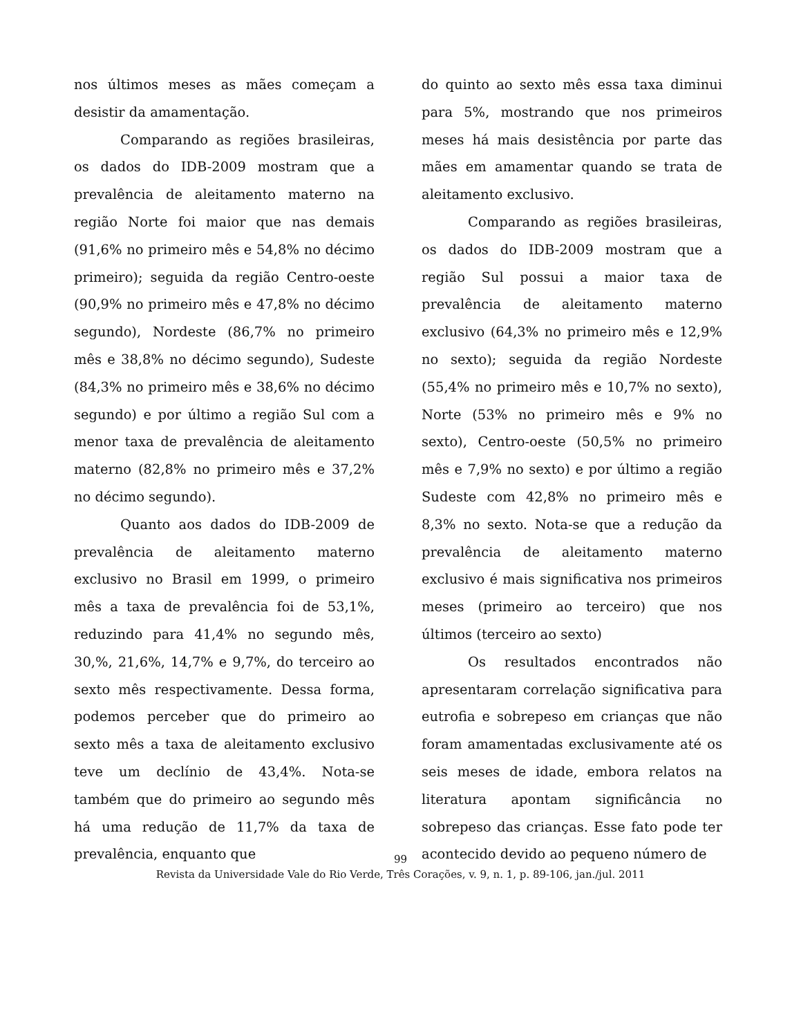nos últimos meses as mães começam a desistir da amamentação.
Comparando as regiões brasileiras, os dados do IDB-2009 mostram que a prevalência de aleitamento materno na região Norte foi maior que nas demais (91,6% no primeiro mês e 54,8% no décimo primeiro); seguida da região Centro-oeste (90,9% no primeiro mês e 47,8% no décimo segundo), Nordeste (86,7% no primeiro mês e 38,8% no décimo segundo), Sudeste (84,3% no primeiro mês e 38,6% no décimo segundo) e por último a região Sul com a menor taxa de prevalência de aleitamento materno (82,8% no primeiro mês e 37,2% no décimo segundo).
Quanto aos dados do IDB-2009 de prevalência de aleitamento materno exclusivo no Brasil em 1999, o primeiro mês a taxa de prevalência foi de 53,1%, reduzindo para 41,4% no segundo mês, 30,%, 21,6%, 14,7% e 9,7%, do terceiro ao sexto mês respectivamente. Dessa forma, podemos perceber que do primeiro ao sexto mês a taxa de aleitamento exclusivo teve um declínio de 43,4%. Nota-se também que do primeiro ao segundo mês há uma redução de 11,7% da taxa de prevalência, enquanto que
do quinto ao sexto mês essa taxa diminui para 5%, mostrando que nos primeiros meses há mais desistência por parte das mães em amamentar quando se trata de aleitamento exclusivo.
Comparando as regiões brasileiras, os dados do IDB-2009 mostram que a região Sul possui a maior taxa de prevalência de aleitamento materno exclusivo (64,3% no primeiro mês e 12,9% no sexto); seguida da região Nordeste (55,4% no primeiro mês e 10,7% no sexto), Norte (53% no primeiro mês e 9% no sexto), Centro-oeste (50,5% no primeiro mês e 7,9% no sexto) e por último a região Sudeste com 42,8% no primeiro mês e 8,3% no sexto. Nota-se que a redução da prevalência de aleitamento materno exclusivo é mais significativa nos primeiros meses (primeiro ao terceiro) que nos últimos (terceiro ao sexto)
Os resultados encontrados não apresentaram correlação significativa para eutrofia e sobrepeso em crianças que não foram amamentadas exclusivamente até os seis meses de idade, embora relatos na literatura apontam significância no sobrepeso das crianças. Esse fato pode ter acontecido devido ao pequeno número de
99
Revista da Universidade Vale do Rio Verde, Três Corações, v. 9, n. 1, p. 89-106, jan./jul. 2011